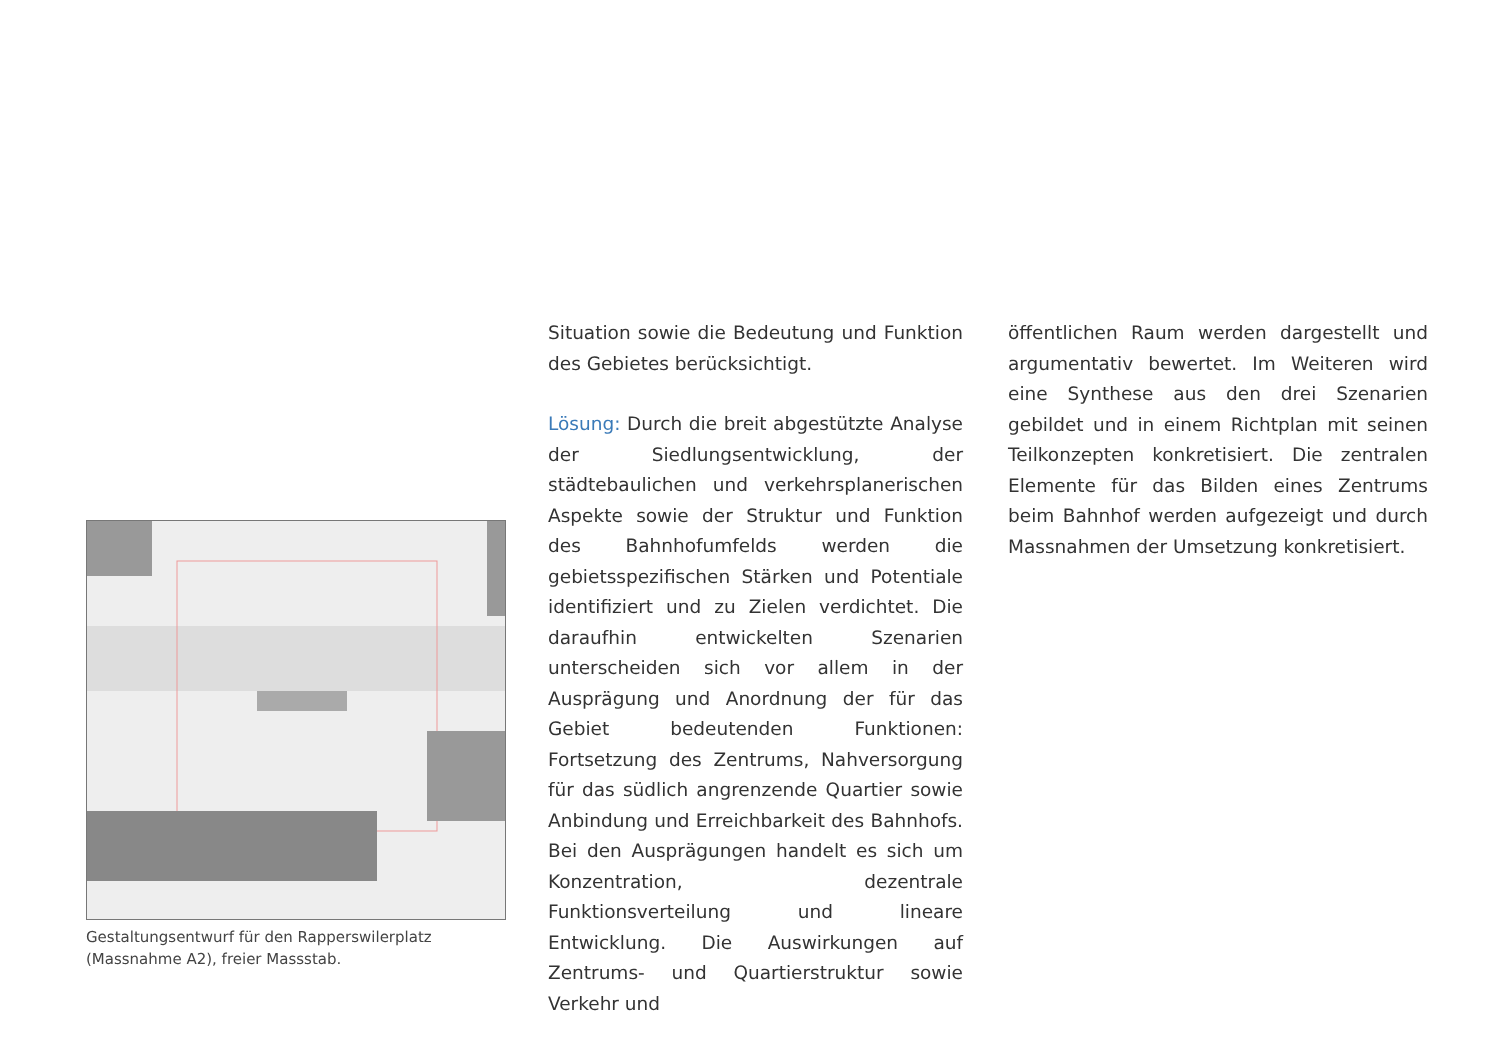Gestaltungsentwurf für den Rapperswilerplatz
(Massnahme A2), freier Massstab.
Situation sowie die Bedeutung und Funktion des Gebietes berücksichtigt.
Lösung: Durch die breit abgestützte Analyse der Siedlungsentwicklung, der städtebaulichen und verkehrsplanerischen Aspekte sowie der Struktur und Funktion des Bahnhofumfelds werden die gebietsspezifischen Stärken und Potentiale identifiziert und zu Zielen verdichtet. Die daraufhin entwickelten Szenarien unterscheiden sich vor allem in der Ausprägung und Anordnung der für das Gebiet bedeutenden Funktionen: Fortsetzung des Zentrums, Nahversorgung für das südlich angrenzende Quartier sowie Anbindung und Erreichbarkeit des Bahnhofs. Bei den Ausprägungen handelt es sich um Konzentration, dezentrale Funktionsverteilung und lineare Entwicklung. Die Auswirkungen auf Zentrums- und Quartierstruktur sowie Verkehr und
öffentlichen Raum werden dargestellt und argumentativ bewertet. Im Weiteren wird eine Synthese aus den drei Szenarien gebildet und in einem Richtplan mit seinen Teilkonzepten konkretisiert. Die zentralen Elemente für das Bilden eines Zentrums beim Bahnhof werden aufgezeigt und durch Massnahmen der Umsetzung konkretisiert.